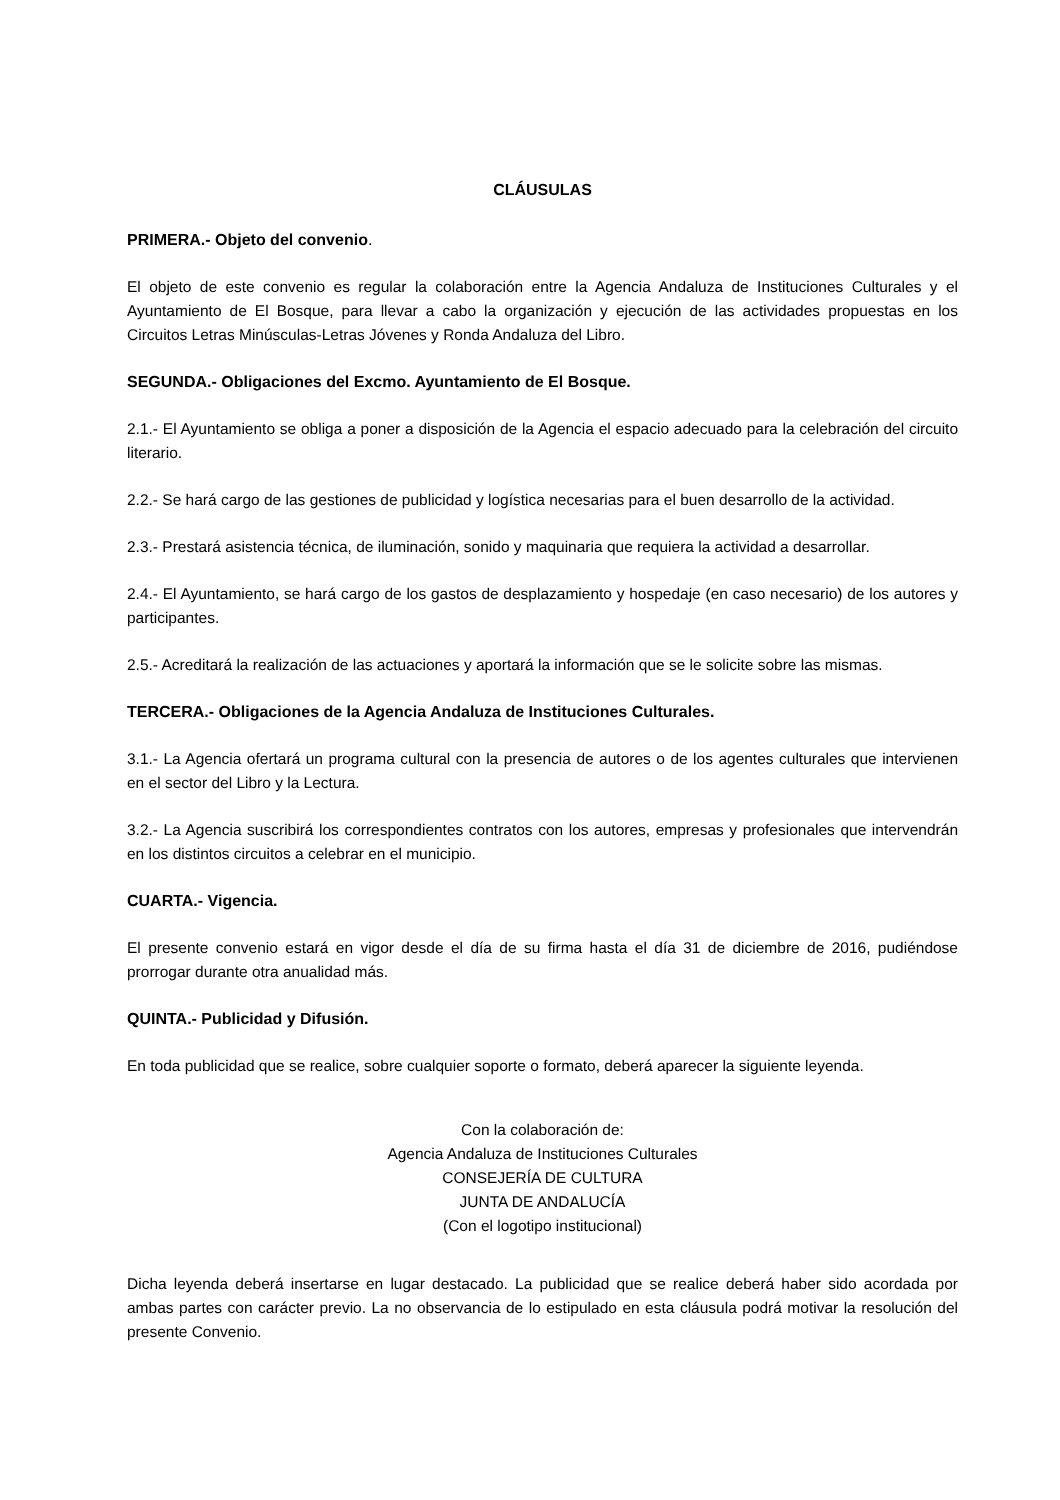CLÁUSULAS
PRIMERA.- Objeto del convenio.
El objeto de este convenio es regular la colaboración entre la Agencia Andaluza de Instituciones Culturales y el Ayuntamiento de El Bosque, para llevar a cabo la organización y ejecución de las actividades propuestas en los Circuitos Letras Minúsculas-Letras Jóvenes y Ronda Andaluza del Libro.
SEGUNDA.- Obligaciones del Excmo. Ayuntamiento de El Bosque.
2.1.- El Ayuntamiento se obliga a poner a disposición de la Agencia el espacio adecuado para la celebración del circuito literario.
2.2.- Se hará cargo de las gestiones de publicidad y logística necesarias para el buen desarrollo de la actividad.
2.3.- Prestará asistencia técnica, de iluminación, sonido y maquinaria que requiera la actividad a desarrollar.
2.4.- El Ayuntamiento, se hará cargo de los gastos de desplazamiento y hospedaje (en caso necesario) de los autores y participantes.
2.5.- Acreditará la realización de las actuaciones y aportará la información que se le solicite sobre las mismas.
TERCERA.- Obligaciones de la Agencia Andaluza de Instituciones Culturales.
3.1.- La Agencia ofertará un programa cultural con la presencia de autores o de los agentes culturales que intervienen en el sector del Libro y la Lectura.
3.2.- La Agencia suscribirá los correspondientes contratos con los autores, empresas y profesionales que intervendrán en los distintos circuitos a celebrar en el municipio.
CUARTA.- Vigencia.
El presente convenio estará en vigor desde el día de su firma hasta el día 31 de diciembre de 2016, pudiéndose prorrogar durante otra anualidad más.
QUINTA.- Publicidad y Difusión.
En toda publicidad que se realice, sobre cualquier soporte o formato, deberá aparecer la siguiente leyenda.
Con la colaboración de:
Agencia Andaluza de Instituciones Culturales
CONSEJERÍA DE CULTURA
JUNTA DE ANDALUCÍA
(Con el logotipo institucional)
Dicha leyenda deberá insertarse en lugar destacado. La publicidad que se realice deberá haber sido acordada por ambas partes con carácter previo. La no observancia de lo estipulado en esta cláusula podrá motivar la resolución del presente Convenio.